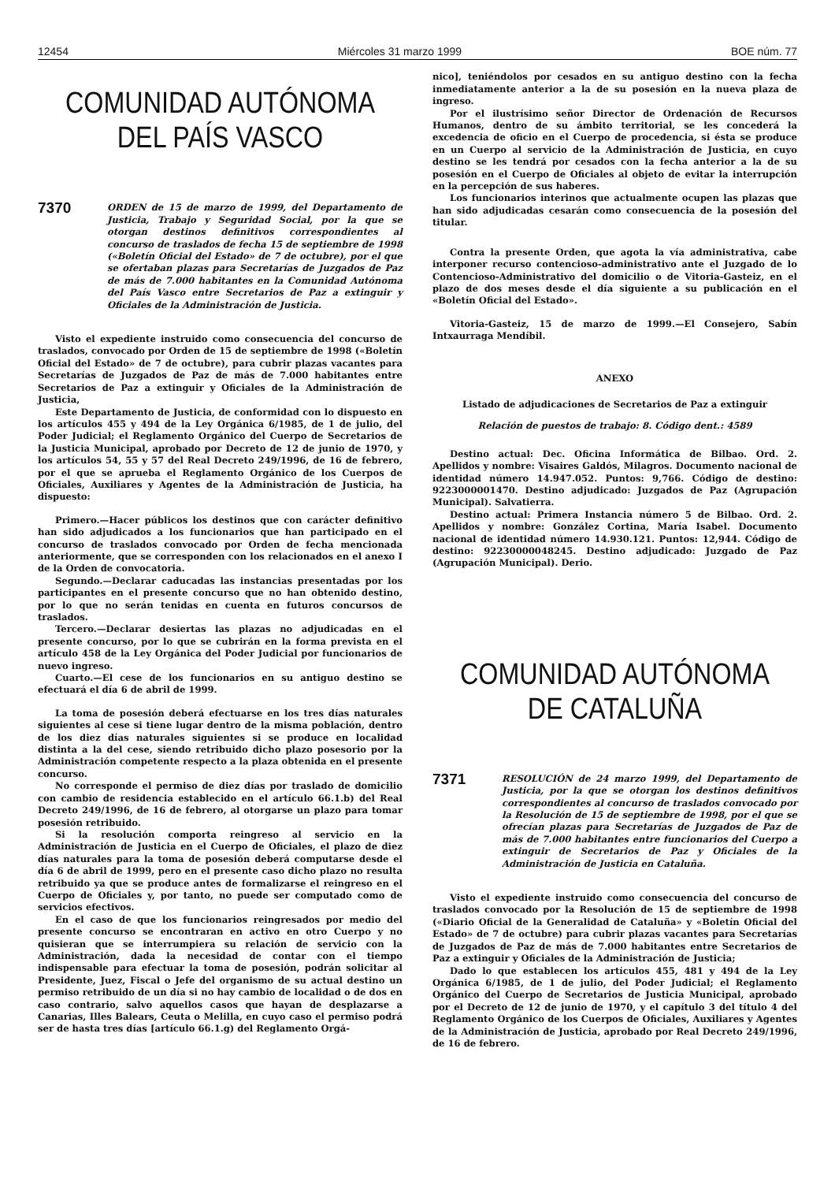12454 Miércoles 31 marzo 1999 BOE núm. 77
COMUNIDAD AUTÓNOMA
DEL PAÍS VASCO
7370
ORDEN de 15 de marzo de 1999, del Departamento de Justicia, Trabajo y Seguridad Social, por la que se otorgan destinos definitivos correspondientes al concurso de traslados de fecha 15 de septiembre de 1998 («Boletín Oficial del Estado» de 7 de octubre), por el que se ofertaban plazas para Secretarías de Juzgados de Paz de más de 7.000 habitantes en la Comunidad Autónoma del País Vasco entre Secretarios de Paz a extinguir y Oficiales de la Administración de Justicia.
Visto el expediente instruido como consecuencia del concurso de traslados, convocado por Orden de 15 de septiembre de 1998 («Boletín Oficial del Estado» de 7 de octubre), para cubrir plazas vacantes para Secretarías de Juzgados de Paz de más de 7.000 habitantes entre Secretarios de Paz a extinguir y Oficiales de la Administración de Justicia,
Este Departamento de Justicia, de conformidad con lo dispuesto en los artículos 455 y 494 de la Ley Orgánica 6/1985, de 1 de julio, del Poder Judicial; el Reglamento Orgánico del Cuerpo de Secretarios de la Justicia Municipal, aprobado por Decreto de 12 de junio de 1970, y los artículos 54, 55 y 57 del Real Decreto 249/1996, de 16 de febrero, por el que se aprueba el Reglamento Orgánico de los Cuerpos de Oficiales, Auxiliares y Agentes de la Administración de Justicia, ha dispuesto:
Primero.—Hacer públicos los destinos que con carácter definitivo han sido adjudicados a los funcionarios que han participado en el concurso de traslados convocado por Orden de fecha mencionada anteriormente, que se corresponden con los relacionados en el anexo I de la Orden de convocatoria.
Segundo.—Declarar caducadas las instancias presentadas por los participantes en el presente concurso que no han obtenido destino, por lo que no serán tenidas en cuenta en futuros concursos de traslados.
Tercero.—Declarar desiertas las plazas no adjudicadas en el presente concurso, por lo que se cubrirán en la forma prevista en el artículo 458 de la Ley Orgánica del Poder Judicial por funcionarios de nuevo ingreso.
Cuarto.—El cese de los funcionarios en su antiguo destino se efectuará el día 6 de abril de 1999.
La toma de posesión deberá efectuarse en los tres días naturales siguientes al cese si tiene lugar dentro de la misma población, dentro de los diez días naturales siguientes si se produce en localidad distinta a la del cese, siendo retribuido dicho plazo posesorio por la Administración competente respecto a la plaza obtenida en el presente concurso.
No corresponde el permiso de diez días por traslado de domicilio con cambio de residencia establecido en el artículo 66.1.b) del Real Decreto 249/1996, de 16 de febrero, al otorgarse un plazo para tomar posesión retribuido.
Si la resolución comporta reingreso al servicio en la Administración de Justicia en el Cuerpo de Oficiales, el plazo de diez días naturales para la toma de posesión deberá computarse desde el día 6 de abril de 1999, pero en el presente caso dicho plazo no resulta retribuido ya que se produce antes de formalizarse el reingreso en el Cuerpo de Oficiales y, por tanto, no puede ser computado como de servicios efectivos.
En el caso de que los funcionarios reingresados por medio del presente concurso se encontraran en activo en otro Cuerpo y no quisieran que se interrumpiera su relación de servicio con la Administración, dada la necesidad de contar con el tiempo indispensable para efectuar la toma de posesión, podrán solicitar al Presidente, Juez, Fiscal o Jefe del organismo de su actual destino un permiso retribuido de un día si no hay cambio de localidad o de dos en caso contrario, salvo aquellos casos que hayan de desplazarse a Canarias, Illes Balears, Ceuta o Melilla, en cuyo caso el permiso podrá ser de hasta tres días [artículo 66.1.g) del Reglamento Orgá-
nico], teniéndolos por cesados en su antiguo destino con la fecha inmediatamente anterior a la de su posesión en la nueva plaza de ingreso.
Por el ilustrísimo señor Director de Ordenación de Recursos Humanos, dentro de su ámbito territorial, se les concederá la excedencia de oficio en el Cuerpo de procedencia, si ésta se produce en un Cuerpo al servicio de la Administración de Justicia, en cuyo destino se les tendrá por cesados con la fecha anterior a la de su posesión en el Cuerpo de Oficiales al objeto de evitar la interrupción en la percepción de sus haberes.
Los funcionarios interinos que actualmente ocupen las plazas que han sido adjudicadas cesarán como consecuencia de la posesión del titular.
Contra la presente Orden, que agota la vía administrativa, cabe interponer recurso contencioso-administrativo ante el Juzgado de lo Contencioso-Administrativo del domicilio o de Vitoria-Gasteiz, en el plazo de dos meses desde el día siguiente a su publicación en el «Boletín Oficial del Estado».
Vitoria-Gasteiz, 15 de marzo de 1999.—El Consejero, Sabín Intxaurraga Mendíbil.
ANEXO
Listado de adjudicaciones de Secretarios de Paz a extinguir
Relación de puestos de trabajo: 8. Código dent.: 4589
Destino actual: Dec. Oficina Informática de Bilbao. Ord. 2. Apellidos y nombre: Visaires Galdós, Milagros. Documento nacional de identidad número 14.947.052. Puntos: 9,766. Código de destino: 9223000001470. Destino adjudicado: Juzgados de Paz (Agrupación Municipal). Salvatierra.
Destino actual: Primera Instancia número 5 de Bilbao. Ord. 2. Apellidos y nombre: González Cortina, María Isabel. Documento nacional de identidad número 14.930.121. Puntos: 12,944. Código de destino: 92230000048245. Destino adjudicado: Juzgado de Paz (Agrupación Municipal). Derio.
COMUNIDAD AUTÓNOMA
DE CATALUÑA
7371
RESOLUCIÓN de 24 marzo 1999, del Departamento de Justicia, por la que se otorgan los destinos definitivos correspondientes al concurso de traslados convocado por la Resolución de 15 de septiembre de 1998, por el que se ofrecían plazas para Secretarías de Juzgados de Paz de más de 7.000 habitantes entre funcionarios del Cuerpo a extinguir de Secretarios de Paz y Oficiales de la Administración de Justicia en Cataluña.
Visto el expediente instruido como consecuencia del concurso de traslados convocado por la Resolución de 15 de septiembre de 1998 («Diario Oficial de la Generalidad de Cataluña» y «Boletín Oficial del Estado» de 7 de octubre) para cubrir plazas vacantes para Secretarías de Juzgados de Paz de más de 7.000 habitantes entre Secretarios de Paz a extinguir y Oficiales de la Administración de Justicia;
Dado lo que establecen los artículos 455, 481 y 494 de la Ley Orgánica 6/1985, de 1 de julio, del Poder Judicial; el Reglamento Orgánico del Cuerpo de Secretarios de Justicia Municipal, aprobado por el Decreto de 12 de junio de 1970, y el capítulo 3 del título 4 del Reglamento Orgánico de los Cuerpos de Oficiales, Auxiliares y Agentes de la Administración de Justicia, aprobado por Real Decreto 249/1996, de 16 de febrero.